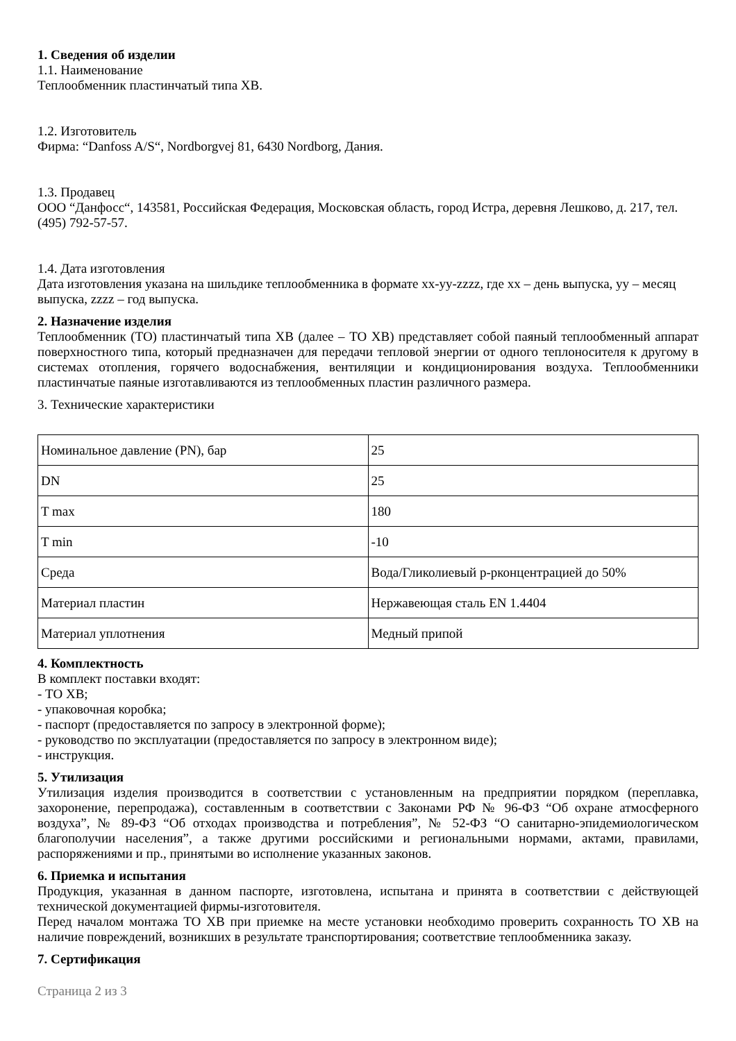1. Сведения об изделии
1.1. Наименование
Теплообменник пластинчатый типа XB.
1.2. Изготовитель
Фирма: “Danfoss A/S“, Nordborgvej 81, 6430 Nordborg, Дания.
1.3. Продавец
ООО “Данфосс“, 143581, Российская Федерация, Московская область, город Истра, деревня Лешково, д. 217, тел. (495) 792-57-57.
1.4. Дата изготовления
Дата изготовления указана на шильдике теплообменника в формате xx-yy-zzzz, где xx – день выпуска, yy – месяц выпуска, zzzz – год выпуска.
2. Назначение изделия
Теплообменник (ТО) пластинчатый типа XB (далее – ТО XB) представляет собой паяный теплообменный аппарат поверхностного типа, который предназначен для передачи тепловой энергии от одного теплоносителя к другому в системах отопления, горячего водоснабжения, вентиляции и кондиционирования воздуха. Теплообменники пластинчатые паяные изготавливаются из теплообменных пластин различного размера.
3. Технические характеристики
| Номинальное давление (PN), бар | 25 |
| DN | 25 |
| T max | 180 |
| T min | -10 |
| Среда | Вода/Гликолиевый р-рконцентрацией до 50% |
| Материал пластин | Нержавеющая сталь EN 1.4404 |
| Материал уплотнения | Медный припой |
4. Комплектность
В комплект поставки входят:
- ТО XB;
- упаковочная коробка;
- паспорт (предоставляется по запросу в электронной форме);
- руководство по эксплуатации (предоставляется по запросу в электронном виде);
- инструкция.
5. Утилизация
Утилизация изделия производится в соответствии с установленным на предприятии порядком (переплавка, захоронение, перепродажа), составленным в соответствии с Законами РФ № 96-ФЗ “Об охране атмосферного воздуха”, № 89-ФЗ “Об отходах производства и потребления”, № 52-ФЗ “О санитарно-эпидемиологическом благополучии населения”, а также другими российскими и региональными нормами, актами, правилами, распоряжениями и пр., принятыми во исполнение указанных законов.
6. Приемка и испытания
Продукция, указанная в данном паспорте, изготовлена, испытана и принята в соответствии с действующей технической документацией фирмы-изготовителя.
Перед началом монтажа ТО XB при приемке на месте установки необходимо проверить сохранность ТО XB на наличие повреждений, возникших в результате транспортирования; соответствие теплообменника заказу.
7. Сертификация
Страница 2 из 3